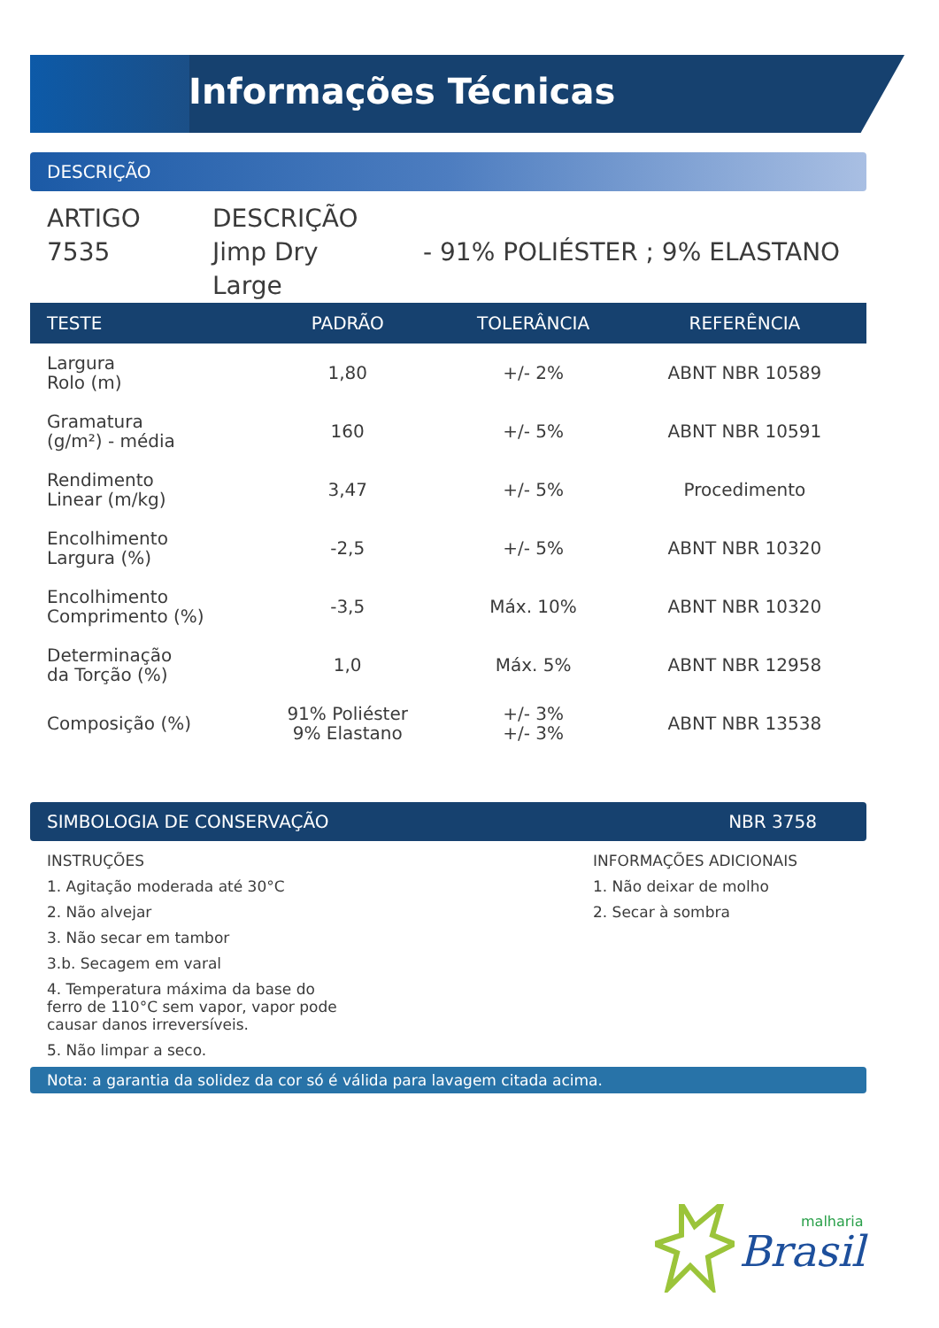Informações Técnicas
DESCRIÇÃO
ARTIGO
7535
DESCRIÇÃO
Jimp Dry
Large
- 91% POLIÉSTER ; 9% ELASTANO
| TESTE | PADRÃO | TOLERÂNCIA | REFERÊNCIA |
| --- | --- | --- | --- |
| Largura Rolo (m) | 1,80 | +/- 2% | ABNT NBR 10589 |
| Gramatura (g/m²) - média | 160 | +/- 5% | ABNT NBR 10591 |
| Rendimento Linear (m/kg) | 3,47 | +/- 5% | Procedimento |
| Encolhimento Largura (%) | -2,5 | +/- 5% | ABNT NBR 10320 |
| Encolhimento Comprimento (%) | -3,5 | Máx. 10% | ABNT NBR 10320 |
| Determinação da Torção (%) | 1,0 | Máx. 5% | ABNT NBR 12958 |
| Composição (%) | 91% Poliéster 9% Elastano | +/- 3% +/- 3% | ABNT NBR 13538 |
SIMBOLOGIA DE CONSERVAÇÃO NBR 3758
INSTRUÇÕES
1. Agitação moderada até 30°C
2. Não alvejar
3. Não secar em tambor
3.b. Secagem em varal
4. Temperatura máxima da base do
ferro de 110°C sem vapor, vapor pode
causar danos irreversíveis.
5. Não limpar a seco.
INFORMAÇÕES ADICIONAIS
1. Não deixar de molho
2. Secar à sombra
Nota: a garantia da solidez da cor só é válida para lavagem citada acima.
malharia
Brasil